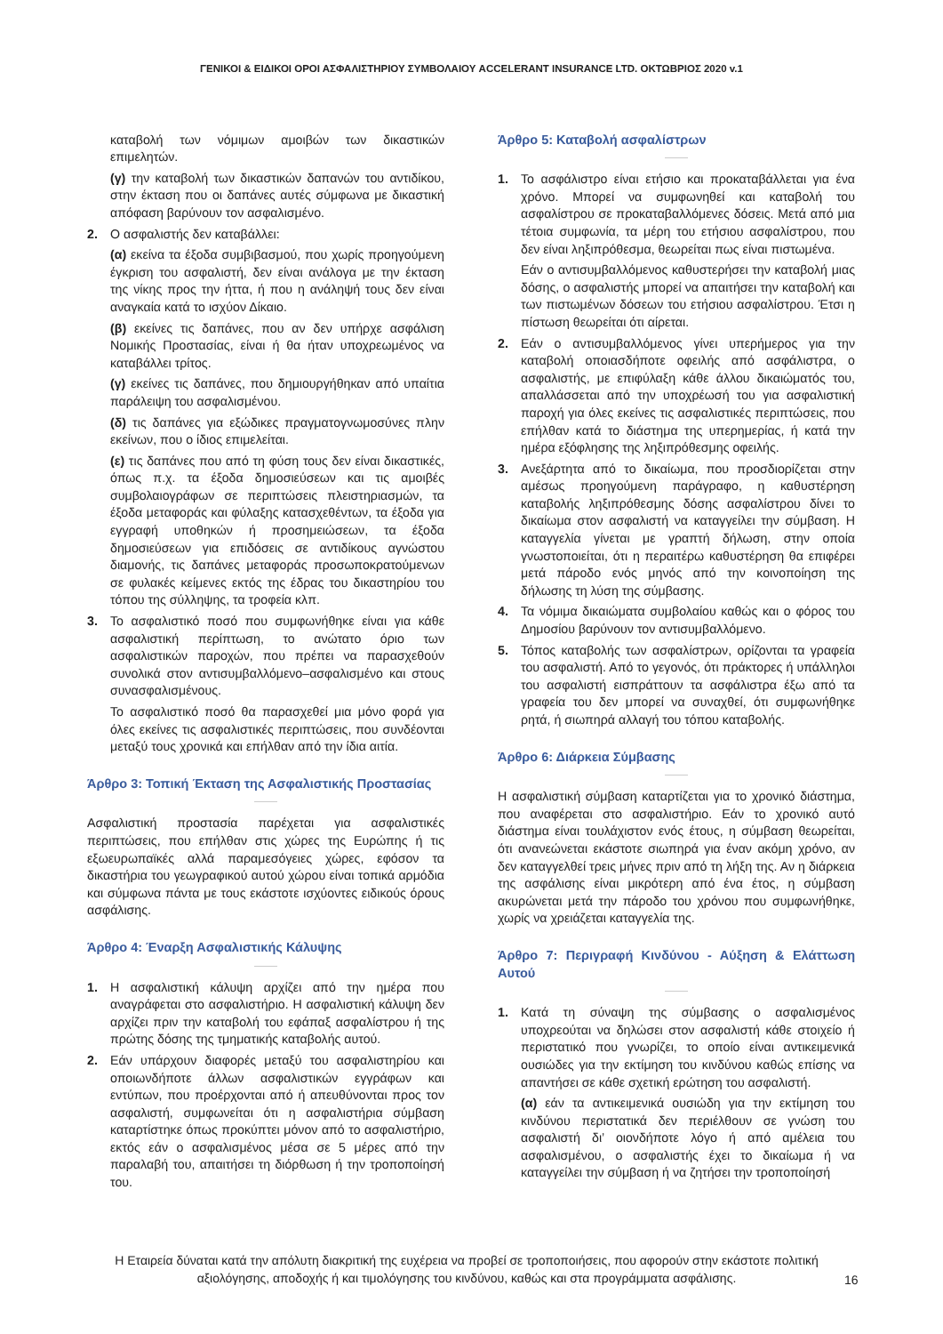ΓΕΝΙΚΟΙ & ΕΙΔΙΚΟΙ ΟΡΟΙ ΑΣΦΑΛΙΣΤΗΡΙΟΥ ΣΥΜΒΟΛΑΙΟΥ ACCELERANT INSURANCE LTD. ΟΚΤΩΒΡΙΟΣ 2020 v.1
καταβολή των νόμιμων αμοιβών των δικαστικών επιμελητών.
(γ) την καταβολή των δικαστικών δαπανών του αντιδίκου, στην έκταση που οι δαπάνες αυτές σύμφωνα με δικαστική απόφαση βαρύνουν τον ασφαλισμένο.
2. Ο ασφαλιστής δεν καταβάλλει:
(α) εκείνα τα έξοδα συμβιβασμού, που χωρίς προηγούμενη έγκριση του ασφαλιστή, δεν είναι ανάλογα με την έκταση της νίκης προς την ήττα, ή που η ανάληψή τους δεν είναι αναγκαία κατά το ισχύον Δίκαιο.
(β) εκείνες τις δαπάνες, που αν δεν υπήρχε ασφάλιση Νομικής Προστασίας, είναι ή θα ήταν υποχρεωμένος να καταβάλλει τρίτος.
(γ) εκείνες τις δαπάνες, που δημιουργήθηκαν από υπαίτια παράλειψη του ασφαλισμένου.
(δ) τις δαπάνες για εξώδικες πραγματογνωμοσύνες πλην εκείνων, που ο ίδιος επιμελείται.
(ε) τις δαπάνες που από τη φύση τους δεν είναι δικαστικές, όπως π.χ. τα έξοδα δημοσιεύσεων και τις αμοιβές συμβολαιογράφων σε περιπτώσεις πλειστηριασμών, τα έξοδα μεταφοράς και φύλαξης κατασχεθέντων, τα έξοδα για εγγραφή υποθηκών ή προσημειώσεων, τα έξοδα δημοσιεύσεων για επιδόσεις σε αντιδίκους αγνώστου διαμονής, τις δαπάνες μεταφοράς προσωποκρατούμενων σε φυλακές κείμενες εκτός της έδρας του δικαστηρίου του τόπου της σύλληψης, τα τροφεία κλπ.
3. Το ασφαλιστικό ποσό που συμφωνήθηκε είναι για κάθε ασφαλιστική περίπτωση, το ανώτατο όριο των ασφαλιστικών παροχών, που πρέπει να παρασχεθούν συνολικά στον αντισυμβαλλόμενο–ασφαλισμένο και στους συνασφαλισμένους.
Το ασφαλιστικό ποσό θα παρασχεθεί μια μόνο φορά για όλες εκείνες τις ασφαλιστικές περιπτώσεις, που συνδέονται μεταξύ τους χρονικά και επήλθαν από την ίδια αιτία.
Άρθρο 3: Τοπική Έκταση της Ασφαλιστικής Προστασίας
Ασφαλιστική προστασία παρέχεται για ασφαλιστικές περιπτώσεις, που επήλθαν στις χώρες της Ευρώπης ή τις εξωευρωπαϊκές αλλά παραμεσόγειες χώρες, εφόσον τα δικαστήρια του γεωγραφικού αυτού χώρου είναι τοπικά αρμόδια και σύμφωνα πάντα με τους εκάστοτε ισχύοντες ειδικούς όρους ασφάλισης.
Άρθρο 4: Έναρξη Ασφαλιστικής Κάλυψης
1. Η ασφαλιστική κάλυψη αρχίζει από την ημέρα που αναγράφεται στο ασφαλιστήριο. Η ασφαλιστική κάλυψη δεν αρχίζει πριν την καταβολή του εφάπαξ ασφαλίστρου ή της πρώτης δόσης της τμηματικής καταβολής αυτού.
2. Εάν υπάρχουν διαφορές μεταξύ του ασφαλιστηρίου και οποιωνδήποτε άλλων ασφαλιστικών εγγράφων και εντύπων, που προέρχονται από ή απευθύνονται προς τον ασφαλιστή, συμφωνείται ότι η ασφαλιστήρια σύμβαση καταρτίστηκε όπως προκύπτει μόνον από το ασφαλιστήριο, εκτός εάν ο ασφαλισμένος μέσα σε 5 μέρες από την παραλαβή του, απαιτήσει τη διόρθωση ή την τροποποίησή του.
Άρθρο 5: Καταβολή ασφαλίστρων
1. Το ασφάλιστρο είναι ετήσιο και προκαταβάλλεται για ένα χρόνο. Μπορεί να συμφωνηθεί και καταβολή του ασφαλίστρου σε προκαταβαλλόμενες δόσεις. Μετά από μια τέτοια συμφωνία, τα μέρη του ετήσιου ασφαλίστρου, που δεν είναι ληξιπρόθεσμα, θεωρείται πως είναι πιστωμένα.
Εάν ο αντισυμβαλλόμενος καθυστερήσει την καταβολή μιας δόσης, ο ασφαλιστής μπορεί να απαιτήσει την καταβολή και των πιστωμένων δόσεων του ετήσιου ασφαλίστρου. Έτσι η πίστωση θεωρείται ότι αίρεται.
2. Εάν ο αντισυμβαλλόμενος γίνει υπερήμερος για την καταβολή οποιασδήποτε οφειλής από ασφάλιστρα, ο ασφαλιστής, με επιφύλαξη κάθε άλλου δικαιώματός του, απαλλάσσεται από την υποχρέωσή του για ασφαλιστική παροχή για όλες εκείνες τις ασφαλιστικές περιπτώσεις, που επήλθαν κατά το διάστημα της υπερημερίας, ή κατά την ημέρα εξόφλησης της ληξιπρόθεσμης οφειλής.
3. Ανεξάρτητα από το δικαίωμα, που προσδιορίζεται στην αμέσως προηγούμενη παράγραφο, η καθυστέρηση καταβολής ληξιπρόθεσμης δόσης ασφαλίστρου δίνει το δικαίωμα στον ασφαλιστή να καταγγείλει την σύμβαση. Η καταγγελία γίνεται με γραπτή δήλωση, στην οποία γνωστοποιείται, ότι η περαιτέρω καθυστέρηση θα επιφέρει μετά πάροδο ενός μηνός από την κοινοποίηση της δήλωσης τη λύση της σύμβασης.
4. Τα νόμιμα δικαιώματα συμβολαίου καθώς και ο φόρος του Δημοσίου βαρύνουν τον αντισυμβαλλόμενο.
5. Τόπος καταβολής των ασφαλίστρων, ορίζονται τα γραφεία του ασφαλιστή. Από το γεγονός, ότι πράκτορες ή υπάλληλοι του ασφαλιστή εισπράττουν τα ασφάλιστρα έξω από τα γραφεία του δεν μπορεί να συναχθεί, ότι συμφωνήθηκε ρητά, ή σιωπηρά αλλαγή του τόπου καταβολής.
Άρθρο 6: Διάρκεια Σύμβασης
Η ασφαλιστική σύμβαση καταρτίζεται για το χρονικό διάστημα, που αναφέρεται στο ασφαλιστήριο. Εάν το χρονικό αυτό διάστημα είναι τουλάχιστον ενός έτους, η σύμβαση θεωρείται, ότι ανανεώνεται εκάστοτε σιωπηρά για έναν ακόμη χρόνο, αν δεν καταγγελθεί τρεις μήνες πριν από τη λήξη της. Αν η διάρκεια της ασφάλισης είναι μικρότερη από ένα έτος, η σύμβαση ακυρώνεται μετά την πάροδο του χρόνου που συμφωνήθηκε, χωρίς να χρειάζεται καταγγελία της.
Άρθρο 7: Περιγραφή Κινδύνου - Αύξηση & Ελάττωση Αυτού
1. Κατά τη σύναψη της σύμβασης ο ασφαλισμένος υποχρεούται να δηλώσει στον ασφαλιστή κάθε στοιχείο ή περιστατικό που γνωρίζει, το οποίο είναι αντικειμενικά ουσιώδες για την εκτίμηση του κινδύνου καθώς επίσης να απαντήσει σε κάθε σχετική ερώτηση του ασφαλιστή.
(α) εάν τα αντικειμενικά ουσιώδη για την εκτίμηση του κινδύνου περιστατικά δεν περιέλθουν σε γνώση του ασφαλιστή δι’ οιονδήποτε λόγο ή από αμέλεια του ασφαλισμένου, ο ασφαλιστής έχει το δικαίωμα ή να καταγγείλει την σύμβαση ή να ζητήσει την τροποποίησή
Η Εταιρεία δύναται κατά την απόλυτη διακριτική της ευχέρεια να προβεί σε τροποποιήσεις, που αφορούν στην εκάστοτε πολιτική αξιολόγησης, αποδοχής ή και τιμολόγησης του κινδύνου, καθώς και στα προγράμματα ασφάλισης.
16